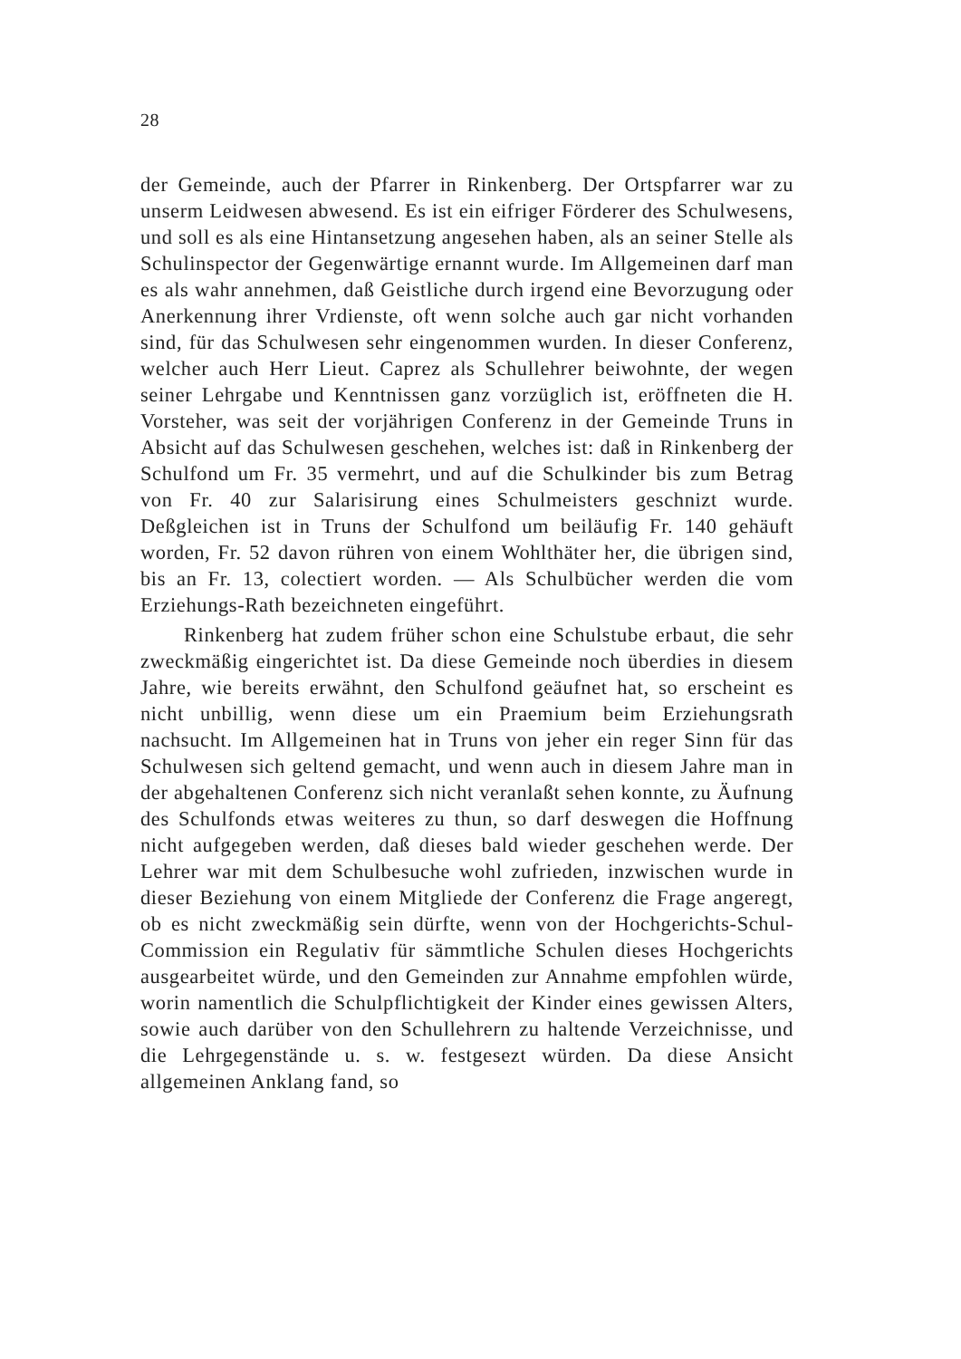28
der Gemeinde, auch der Pfarrer in Rinkenberg. Der Ortspfarrer war zu unserm Leidwesen abwesend. Es ist ein eifriger Förderer des Schulwesens, und soll es als eine Hintansetzung angesehen haben, als an seiner Stelle als Schulinspector der Gegenwärtige ernannt wurde. Im Allgemeinen darf man es als wahr annehmen, daß Geistliche durch irgend eine Bevorzugung oder Anerkennung ihrer Vrdienste, oft wenn solche auch gar nicht vorhanden sind, für das Schulwesen sehr eingenommen wurden. In dieser Conferenz, welcher auch Herr Lieut. Caprez als Schullehrer beiwohnte, der wegen seiner Lehrgabe und Kenntnissen ganz vorzüglich ist, eröffneten die H. Vorsteher, was seit der vorjährigen Conferenz in der Gemeinde Truns in Absicht auf das Schulwesen geschehen, welches ist: daß in Rinkenberg der Schulfond um Fr. 35 vermehrt, und auf die Schulkinder bis zum Betrag von Fr. 40 zur Salarisirung eines Schulmeisters geschnizt wurde. Deßgleichen ist in Truns der Schulfond um beiläufig Fr. 140 gehäuft worden, Fr. 52 davon rühren von einem Wohlthäter her, die übrigen sind, bis an Fr. 13, colectiert worden. — Als Schulbücher werden die vom Erziehungs-Rath bezeichneten eingeführt.
Rinkenberg hat zudem früher schon eine Schulstube erbaut, die sehr zweckmäßig eingerichtet ist. Da diese Gemeinde noch überdies in diesem Jahre, wie bereits erwähnt, den Schulfond geäufnet hat, so erscheint es nicht unbillig, wenn diese um ein Praemium beim Erziehungsrath nachsucht. Im Allgemeinen hat in Truns von jeher ein reger Sinn für das Schulwesen sich geltend gemacht, und wenn auch in diesem Jahre man in der abgehaltenen Conferenz sich nicht veranlaßt sehen konnte, zu Äufnung des Schulfonds etwas weiteres zu thun, so darf deswegen die Hoffnung nicht aufgegeben werden, daß dieses bald wieder geschehen werde. Der Lehrer war mit dem Schulbesuche wohl zufrieden, inzwischen wurde in dieser Beziehung von einem Mitgliede der Conferenz die Frage angeregt, ob es nicht zweckmäßig sein dürfte, wenn von der Hochgerichts-Schul-Commission ein Regulativ für sämmtliche Schulen dieses Hochgerichts ausgearbeitet würde, und den Gemeinden zur Annahme empfohlen würde, worin namentlich die Schulpflichtigkeit der Kinder eines gewissen Alters, sowie auch darüber von den Schullehrern zu haltende Verzeichnisse, und die Lehrgegenstände u. s. w. festgesezt würden. Da diese Ansicht allgemeinen Anklang fand, so